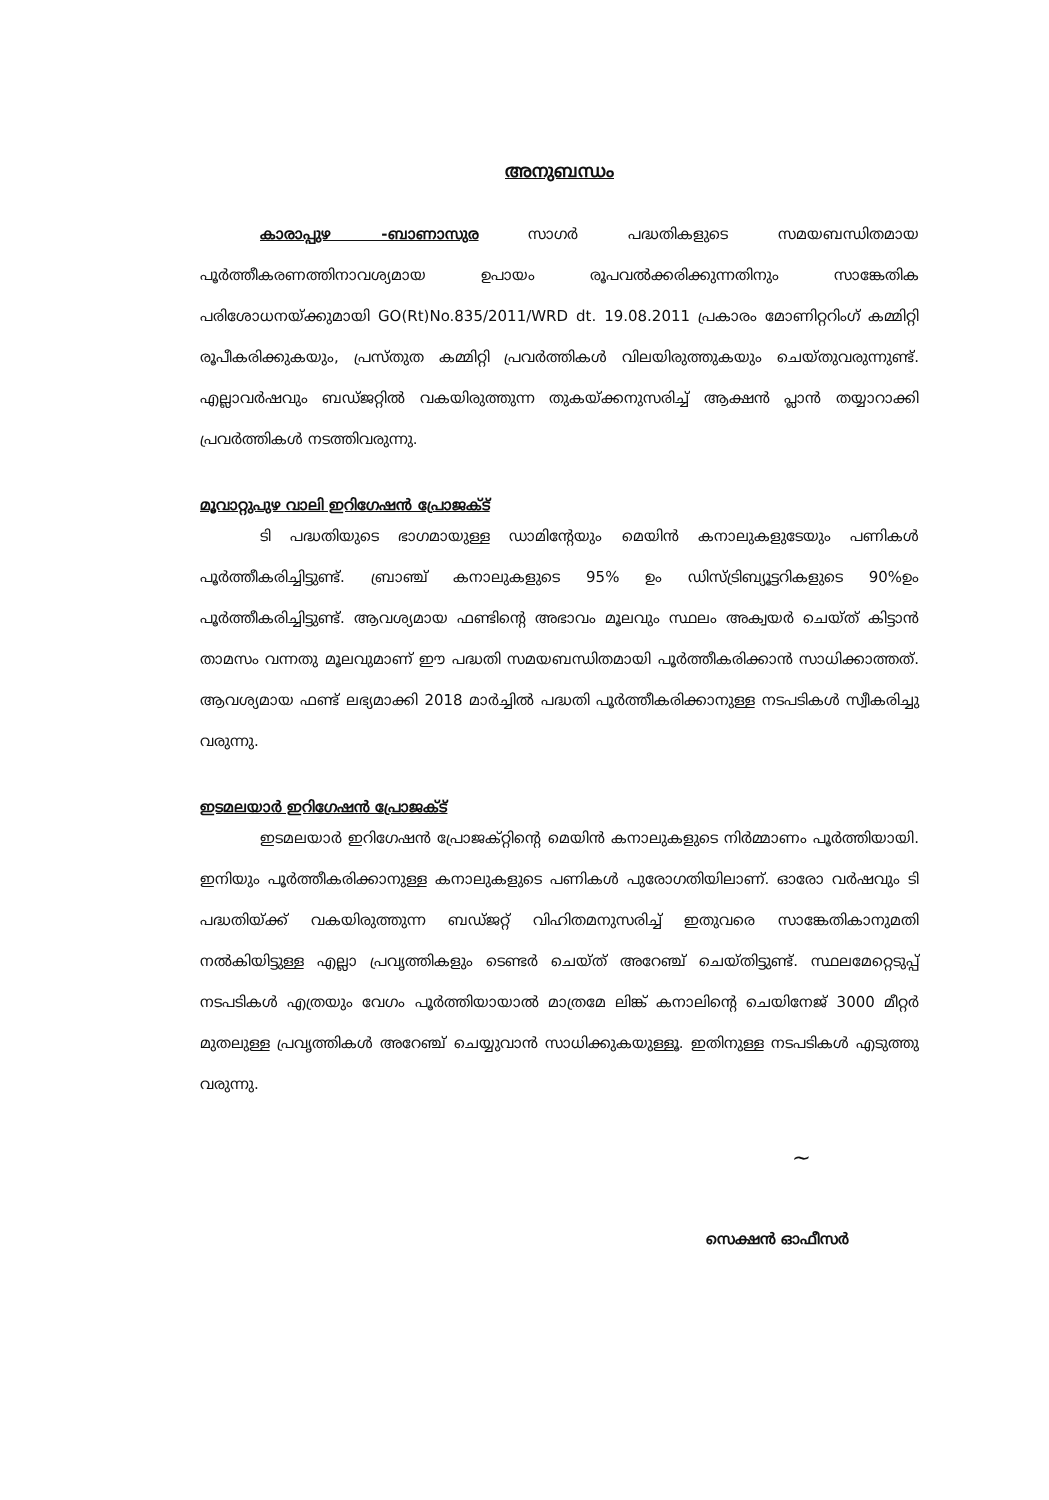അനുബന്ധം
കാരാപ്പുഴ -ബാണാസുര സാഗർ പദ്ധതികളുടെ സമയബന്ധിതമായ പൂർത്തീകരണത്തിനാവശ്യമായ ഉപായം രൂപവൽക്കരിക്കുന്നതിനും സാങ്കേതിക പരിശോധനയ്ക്കുമായി GO(Rt)No.835/2011/WRD dt. 19.08.2011 പ്രകാരം മോണിറ്ററിംഗ് കമ്മിറ്റി രൂപീകരിക്കുകയും, പ്രസ്തുത കമ്മിറ്റി പ്രവർത്തികൾ വിലയിരുത്തുകയും ചെയ്തുവരുന്നുണ്ട്. എല്ലാവർഷവും ബഡ്ജറ്റിൽ വകയിരുത്തുന്ന തുകയ്ക്കനുസരിച്ച് ആക്ഷൻ പ്ലാൻ തയ്യാറാക്കി പ്രവർത്തികൾ നടത്തിവരുന്നു.
മൂവാറ്റുപുഴ വാലി ഇറിഗേഷൻ പ്രോജക്ട്
ടി പദ്ധതിയുടെ ഭാഗമായുള്ള ഡാമിന്റേയും മെയിൻ കനാലുകളുടേയും പണികൾ പൂർത്തീകരിച്ചിട്ടുണ്ട്. ബ്രാഞ്ച് കനാലുകളുടെ 95% ഉം ഡിസ്ട്രിബ്യൂട്ടറികളുടെ 90%ഉം പൂർത്തീകരിച്ചിട്ടുണ്ട്. ആവശ്യമായ ഫണ്ടിന്റെ അഭാവം മൂലവും സ്ഥലം അക്വയർ ചെയ്ത് കിട്ടാൻ താമസം വന്നതു മൂലവുമാണ് ഈ പദ്ധതി സമയബന്ധിതമായി പൂർത്തീകരിക്കാൻ സാധിക്കാത്തത്. ആവശ്യമായ ഫണ്ട് ലഭ്യമാക്കി 2018 മാർച്ചിൽ പദ്ധതി പൂർത്തീകരിക്കാനുള്ള നടപടികൾ സ്വീകരിച്ചു വരുന്നു.
ഇടമലയാർ ഇറിഗേഷൻ പ്രോജക്ട്
ഇടമലയാർ ഇറിഗേഷൻ പ്രോജക്റ്റിന്റെ മെയിൻ കനാലുകളുടെ നിർമ്മാണം പൂർത്തിയായി. ഇനിയും പൂർത്തീകരിക്കാനുള്ള കനാലുകളുടെ പണികൾ പുരോഗതിയിലാണ്. ഓരോ വർഷവും ടി പദ്ധതിയ്ക്ക് വകയിരുത്തുന്ന ബഡ്ജറ്റ് വിഹിതമനുസരിച്ച് ഇതുവരെ സാങ്കേതികാനുമതി നൽകിയിട്ടുള്ള എല്ലാ പ്രവൃത്തികളും ടെണ്ടർ ചെയ്ത് അറേഞ്ച് ചെയ്തിട്ടുണ്ട്. സ്ഥലമേറ്റെടുപ്പ് നടപടികൾ എത്രയും വേഗം പൂർത്തിയായാൽ മാത്രമേ ലിങ്ക് കനാലിന്റെ ചെയിനേജ് 3000 മീറ്റർ മുതലുള്ള പ്രവൃത്തികൾ അറേഞ്ച് ചെയ്യുവാൻ സാധിക്കുകയുള്ളൂ. ഇതിനുള്ള നടപടികൾ എടുത്തു വരുന്നു.
~
സെക്ഷൻ ഓഫീസർ